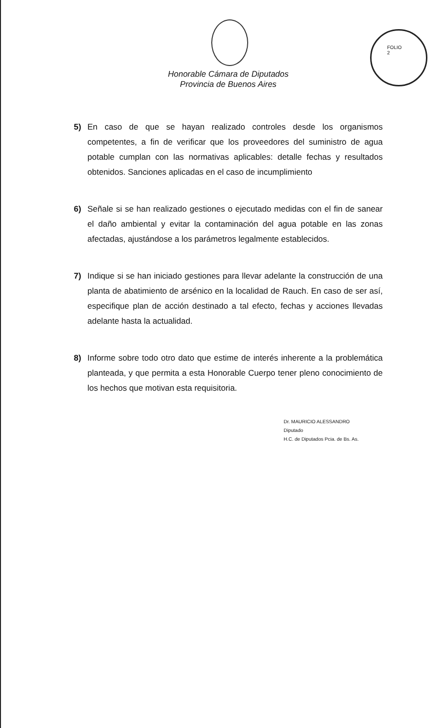FOLIO
2
Honorable Cámara de Diputados
Provincia de Buenos Aires
5) En caso de que se hayan realizado controles desde los organismos competentes, a fin de verificar que los proveedores del suministro de agua potable cumplan con las normativas aplicables: detalle fechas y resultados obtenidos. Sanciones aplicadas en el caso de incumplimiento
6) Señale si se han realizado gestiones o ejecutado medidas con el fin de sanear el daño ambiental y evitar la contaminación del agua potable en las zonas afectadas, ajustándose a los parámetros legalmente establecidos.
7) Indique si se han iniciado gestiones para llevar adelante la construcción de una planta de abatimiento de arsénico en la localidad de Rauch. En caso de ser así, especifique plan de acción destinado a tal efecto, fechas y acciones llevadas adelante hasta la actualidad.
8) Informe sobre todo otro dato que estime de interés inherente a la problemática planteada, y que permita a esta Honorable Cuerpo tener pleno conocimiento de los hechos que motivan esta requisitoria.
Dr. MAURICIO ALESSANDRO
Diputado
H.C. de Diputados Pcia. de Bs. As.